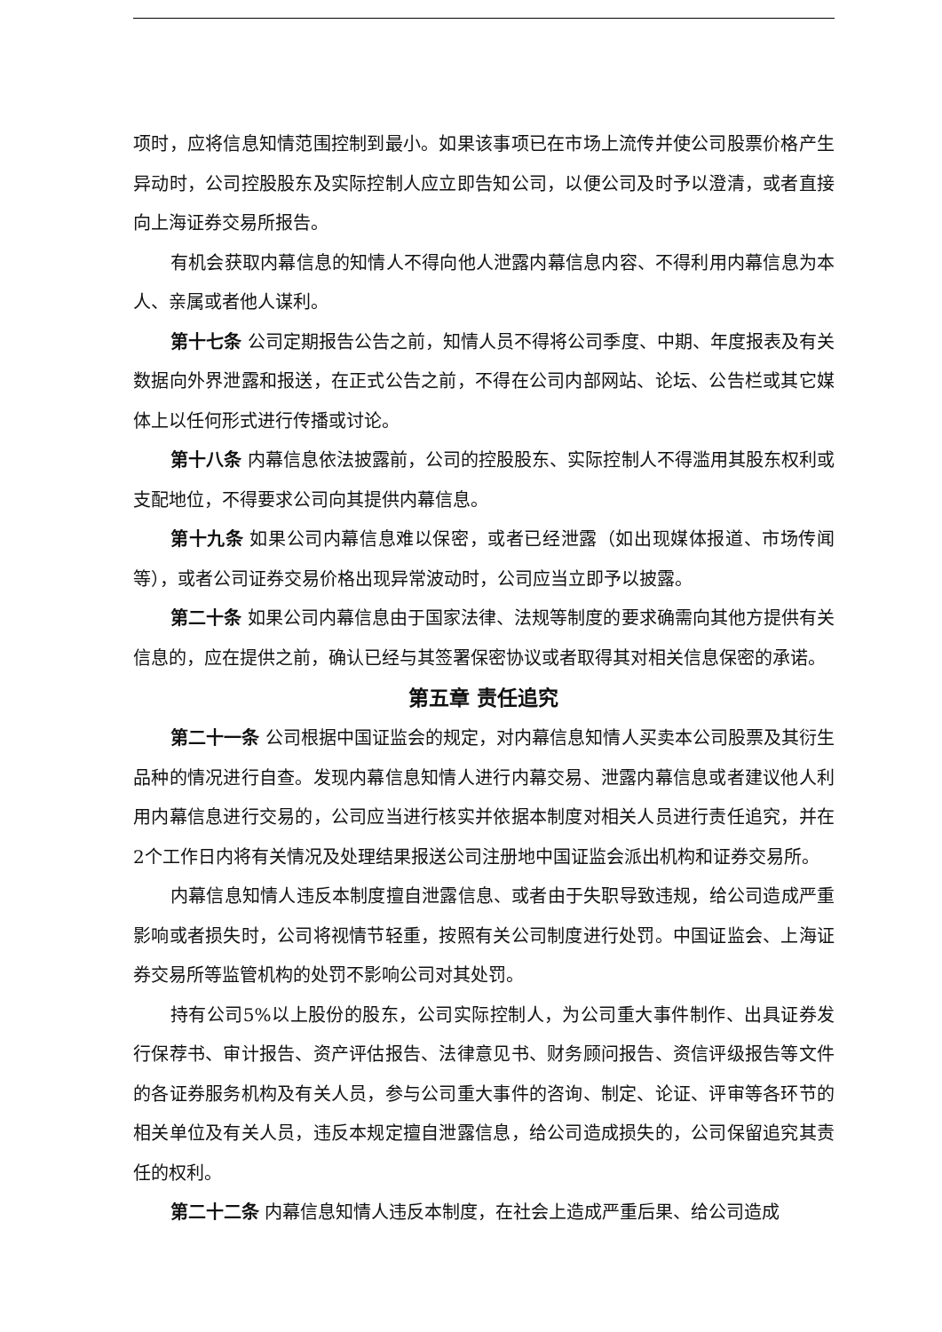项时，应将信息知情范围控制到最小。如果该事项已在市场上流传并使公司股票价格产生异动时，公司控股股东及实际控制人应立即告知公司，以便公司及时予以澄清，或者直接向上海证券交易所报告。
有机会获取内幕信息的知情人不得向他人泄露内幕信息内容、不得利用内幕信息为本人、亲属或者他人谋利。
第十七条 公司定期报告公告之前，知情人员不得将公司季度、中期、年度报表及有关数据向外界泄露和报送，在正式公告之前，不得在公司内部网站、论坛、公告栏或其它媒体上以任何形式进行传播或讨论。
第十八条 内幕信息依法披露前，公司的控股股东、实际控制人不得滥用其股东权利或支配地位，不得要求公司向其提供内幕信息。
第十九条 如果公司内幕信息难以保密，或者已经泄露（如出现媒体报道、市场传闻等），或者公司证券交易价格出现异常波动时，公司应当立即予以披露。
第二十条 如果公司内幕信息由于国家法律、法规等制度的要求确需向其他方提供有关信息的，应在提供之前，确认已经与其签署保密协议或者取得其对相关信息保密的承诺。
第五章 责任追究
第二十一条 公司根据中国证监会的规定，对内幕信息知情人买卖本公司股票及其衍生品种的情况进行自查。发现内幕信息知情人进行内幕交易、泄露内幕信息或者建议他人利用内幕信息进行交易的，公司应当进行核实并依据本制度对相关人员进行责任追究，并在2个工作日内将有关情况及处理结果报送公司注册地中国证监会派出机构和证券交易所。
内幕信息知情人违反本制度擅自泄露信息、或者由于失职导致违规，给公司造成严重影响或者损失时，公司将视情节轻重，按照有关公司制度进行处罚。中国证监会、上海证券交易所等监管机构的处罚不影响公司对其处罚。
持有公司5%以上股份的股东，公司实际控制人，为公司重大事件制作、出具证券发行保荐书、审计报告、资产评估报告、法律意见书、财务顾问报告、资信评级报告等文件的各证券服务机构及有关人员，参与公司重大事件的咨询、制定、论证、评审等各环节的相关单位及有关人员，违反本规定擅自泄露信息，给公司造成损失的，公司保留追究其责任的权利。
第二十二条 内幕信息知情人违反本制度，在社会上造成严重后果、给公司造成